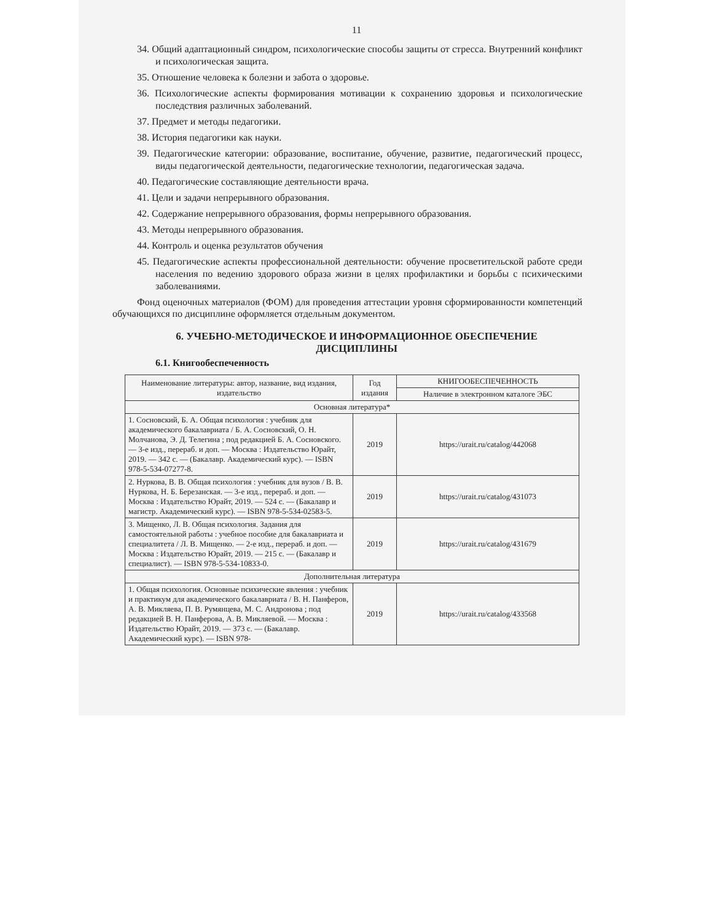11
34. Общий адаптационный синдром, психологические способы защиты от стресса. Внутренний конфликт и психологическая защита.
35. Отношение человека к болезни и забота о здоровье.
36. Психологические аспекты формирования мотивации к сохранению здоровья и психологические последствия различных заболеваний.
37. Предмет и методы педагогики.
38. История педагогики как науки.
39. Педагогические категории: образование, воспитание, обучение, развитие, педагогический процесс, виды педагогической деятельности, педагогические технологии, педагогическая задача.
40. Педагогические составляющие деятельности врача.
41. Цели и задачи непрерывного образования.
42. Содержание непрерывного образования, формы непрерывного образования.
43. Методы непрерывного образования.
44. Контроль и оценка результатов обучения
45. Педагогические аспекты профессиональной деятельности: обучение просветительской работе среди населения по ведению здорового образа жизни в целях профилактики и борьбы с психическими заболеваниями.
Фонд оценочных материалов (ФОМ) для проведения аттестации уровня сформированности компетенций обучающихся по дисциплине оформляется отдельным документом.
6. УЧЕБНО-МЕТОДИЧЕСКОЕ И ИНФОРМАЦИОННОЕ ОБЕСПЕЧЕНИЕ
ДИСЦИПЛИНЫ
6.1. Книгообеспеченность
| Наименование литературы: автор, название, вид издания, издательство | Год издания | КНИГООБЕСПЕЧЕННОСТЬ |
| --- | --- | --- |
| | | Наличие в электронном каталоге ЭБС |
| Основная литература* | | |
| 1. Сосновский, Б. А. Общая психология : учебник для академического бакалавриата / Б. А. Сосновский, О. Н. Молчанова, Э. Д. Телегина ; под редакцией Б. А. Сосновского. — 3-е изд., перераб. и доп. — Москва : Издательство Юрайт, 2019. — 342 с. — (Бакалавр. Академический курс). — ISBN 978-5-534-07277-8. | 2019 | https://urait.ru/catalog/442068 |
| 2. Нуркова, В. В. Общая психология : учебник для вузов / В. В. Нуркова, Н. Б. Березанская. — 3-е изд., перераб. и доп. — Москва : Издательство Юрайт, 2019. — 524 с. — (Бакалавр и магистр. Академический курс). — ISBN 978-5-534-02583-5. | 2019 | https://urait.ru/catalog/431073 |
| 3. Мищенко, Л. В. Общая психология. Задания для самостоятельной работы : учебное пособие для бакалавриата и специалитета / Л. В. Мищенко. — 2-е изд., перераб. и доп. — Москва : Издательство Юрайт, 2019. — 215 с. — (Бакалавр и специалист). — ISBN 978-5-534-10833-0. | 2019 | https://urait.ru/catalog/431679 |
| Дополнительная литература | | |
| 1. Общая психология. Основные психические явления : учебник и практикум для академического бакалавриата / В. Н. Панферов, А. В. Микляева, П. В. Румянцева, М. С. Андронова ; под редакцией В. Н. Панферова, А. В. Микляевой. — Москва : Издательство Юрайт, 2019. — 373 с. — (Бакалавр. Академический курс). — ISBN 978- | 2019 | https://urait.ru/catalog/433568 |